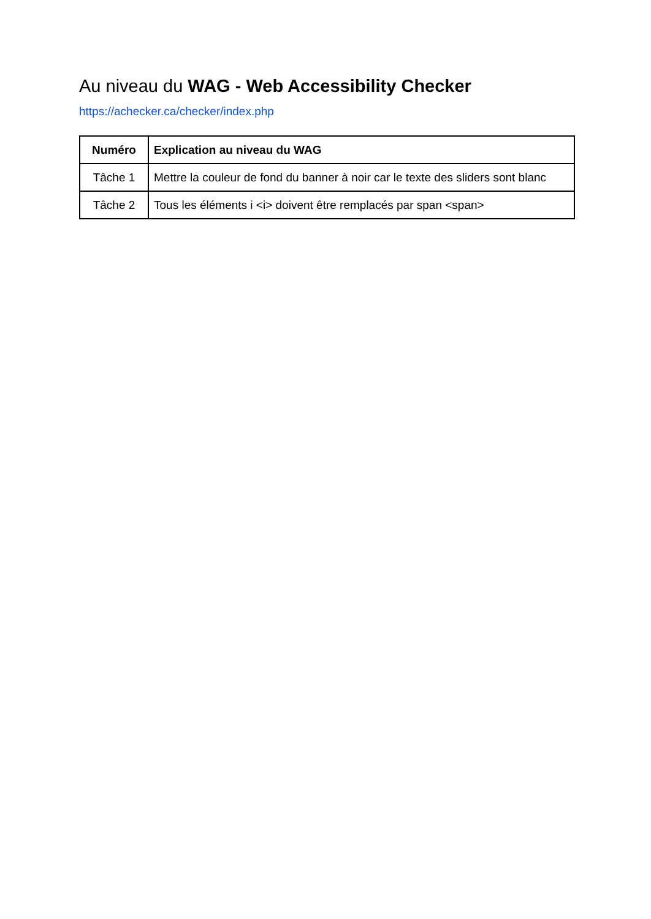Au niveau du WAG - Web Accessibility Checker
https://achecker.ca/checker/index.php
| Numéro | Explication au niveau du WAG |
| --- | --- |
| Tâche 1 | Mettre la couleur de fond du banner à noir car le texte des sliders sont blanc |
| Tâche 2 | Tous les éléments i <i> doivent être remplacés par span <span> |